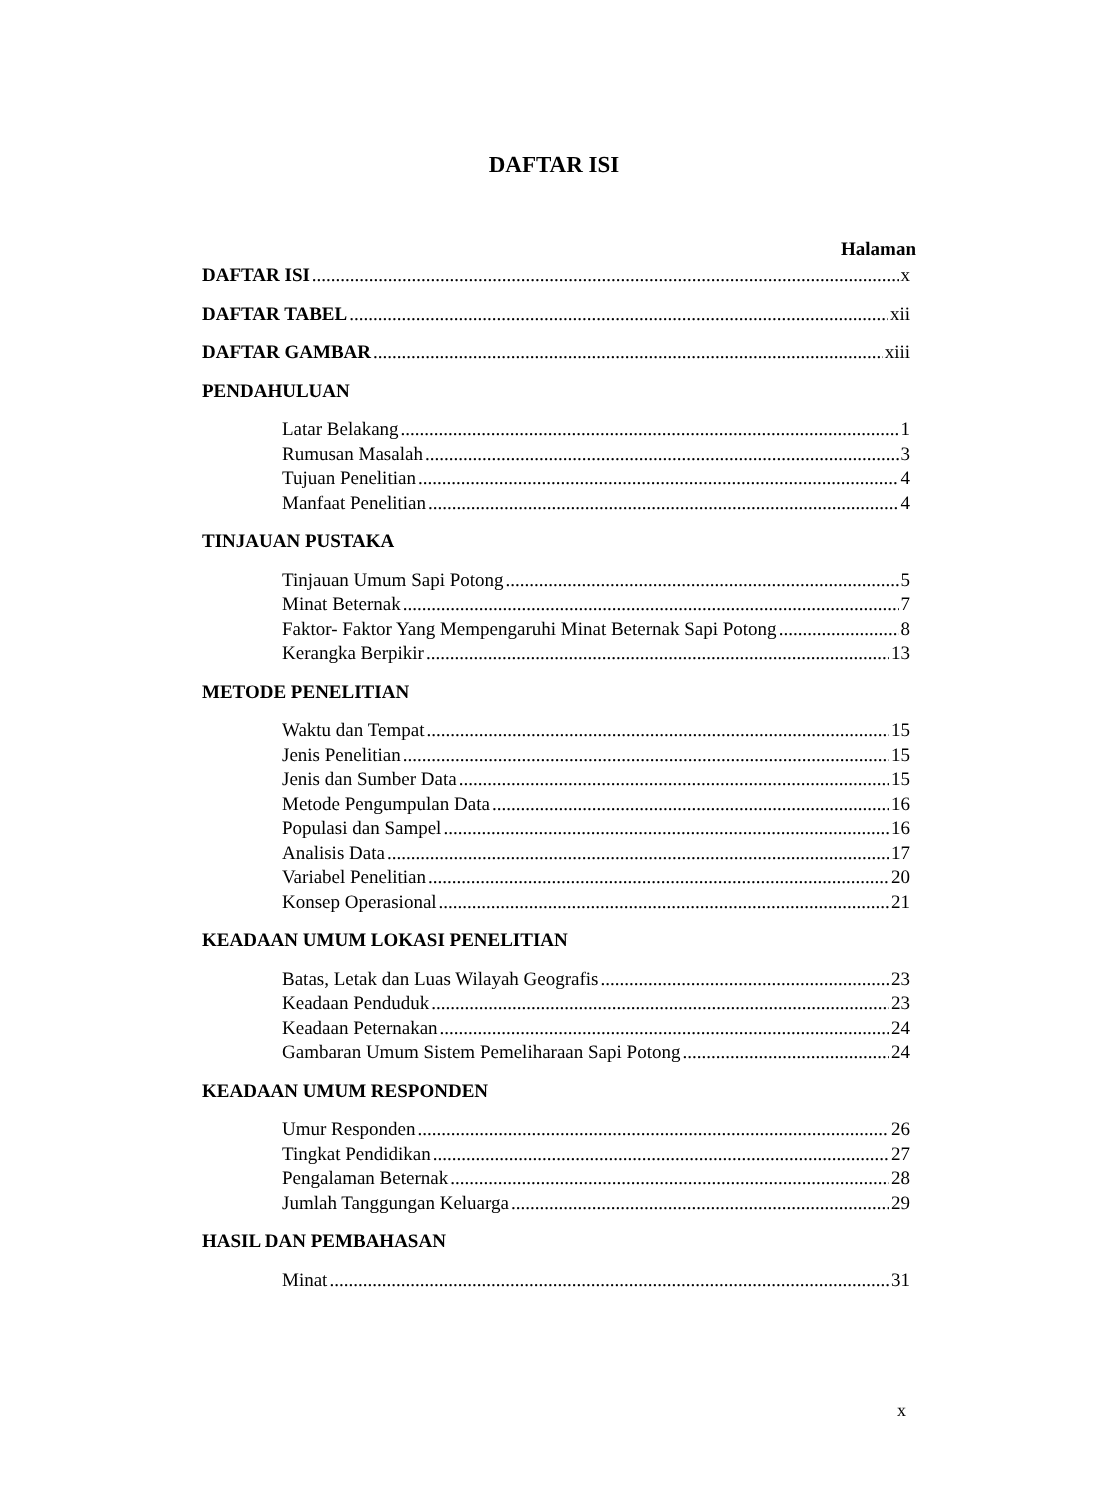DAFTAR ISI
Halaman
DAFTAR ISI x
DAFTAR TABEL xii
DAFTAR GAMBAR xiii
PENDAHULUAN
Latar Belakang 1
Rumusan Masalah 3
Tujuan Penelitian 4
Manfaat Penelitian 4
TINJAUAN PUSTAKA
Tinjauan Umum Sapi Potong 5
Minat Beternak 7
Faktor- Faktor Yang Mempengaruhi Minat Beternak Sapi Potong 8
Kerangka Berpikir 13
METODE PENELITIAN
Waktu dan Tempat 15
Jenis Penelitian 15
Jenis dan Sumber Data 15
Metode Pengumpulan Data 16
Populasi dan Sampel 16
Analisis Data 17
Variabel Penelitian 20
Konsep Operasional 21
KEADAAN UMUM LOKASI PENELITIAN
Batas, Letak dan Luas Wilayah Geografis 23
Keadaan Penduduk 23
Keadaan Peternakan 24
Gambaran Umum Sistem Pemeliharaan Sapi Potong 24
KEADAAN UMUM RESPONDEN
Umur Responden 26
Tingkat Pendidikan 27
Pengalaman Beternak 28
Jumlah Tanggungan Keluarga 29
HASIL DAN PEMBAHASAN
Minat 31
x